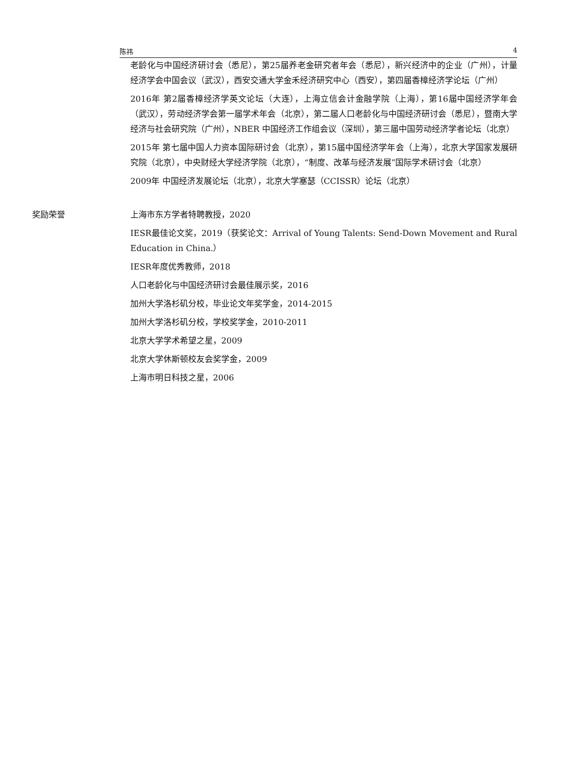陈祎 4
老龄化与中国经济研讨会（悉尼），第25届养老金研究者年会（悉尼），新兴经济中的企业（广州），计量经济学会中国会议（武汉），西安交通大学金禾经济研究中心（西安），第四届香樟经济学论坛（广州）
2016年 第2届香樟经济学英文论坛（大连），上海立信会计金融学院（上海），第16届中国经济学年会（武汉），劳动经济学会第一届学术年会（北京），第二届人口老龄化与中国经济研讨会（悉尼），暨南大学经济与社会研究院（广州），NBER 中国经济工作组会议（深圳），第三届中国劳动经济学者论坛（北京）
2015年 第七届中国人力资本国际研讨会（北京），第15届中国经济学年会（上海），北京大学国家发展研究院（北京），中央财经大学经济学院（北京），“制度、改革与经济发展”国际学术研讨会（北京）
2009年 中国经济发展论坛（北京），北京大学塞瑟（CCISSR）论坛（北京）
奖励荣誉 上海市东方学者特聘教授，2020
IESR最佳论文奖，2019（获奖论文：Arrival of Young Talents: Send-Down Movement and Rural Education in China.）
IESR年度优秀教师，2018
人口老龄化与中国经济研讨会最佳展示奖，2016
加州大学洛杉矶分校，毕业论文年奖学金，2014-2015
加州大学洛杉矶分校，学校奖学金，2010-2011
北京大学学术希望之星，2009
北京大学休斯顿校友会奖学金，2009
上海市明日科技之星，2006